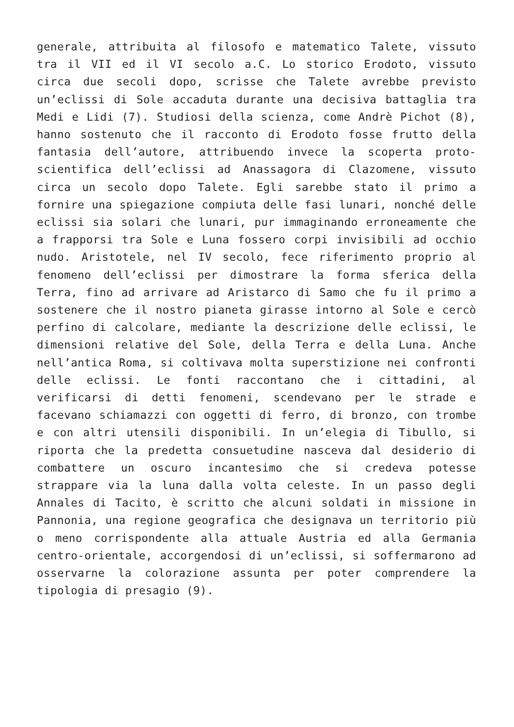generale, attribuita al filosofo e matematico Talete, vissuto tra il VII ed il VI secolo a.C. Lo storico Erodoto, vissuto circa due secoli dopo, scrisse che Talete avrebbe previsto un’eclissi di Sole accaduta durante una decisiva battaglia tra Medi e Lidi (7). Studiosi della scienza, come Andrè Pichot (8), hanno sostenuto che il racconto di Erodoto fosse frutto della fantasia dell’autore, attribuendo invece la scoperta proto-scientifica dell’eclissi ad Anassagora di Clazomene, vissuto circa un secolo dopo Talete. Egli sarebbe stato il primo a fornire una spiegazione compiuta delle fasi lunari, nonché delle eclissi sia solari che lunari, pur immaginando erroneamente che a frapporsi tra Sole e Luna fossero corpi invisibili ad occhio nudo. Aristotele, nel IV secolo, fece riferimento proprio al fenomeno dell’eclissi per dimostrare la forma sferica della Terra, fino ad arrivare ad Aristarco di Samo che fu il primo a sostenere che il nostro pianeta girasse intorno al Sole e cercò perfino di calcolare, mediante la descrizione delle eclissi, le dimensioni relative del Sole, della Terra e della Luna. Anche nell’antica Roma, si coltivava molta superstizione nei confronti delle eclissi. Le fonti raccontano che i cittadini, al verificarsi di detti fenomeni, scendevano per le strade e facevano schiamazzi con oggetti di ferro, di bronzo, con trombe e con altri utensili disponibili. In un’elegia di Tibullo, si riporta che la predetta consuetudine nasceva dal desiderio di combattere un oscuro incantesimo che si credeva potesse strappare via la luna dalla volta celeste. In un passo degli Annales di Tacito, è scritto che alcuni soldati in missione in Pannonia, una regione geografica che designava un territorio più o meno corrispondente alla attuale Austria ed alla Germania centro-orientale, accorgendosi di un’eclissi, si soffermarono ad osservarne la colorazione assunta per poter comprendere la tipologia di presagio (9).